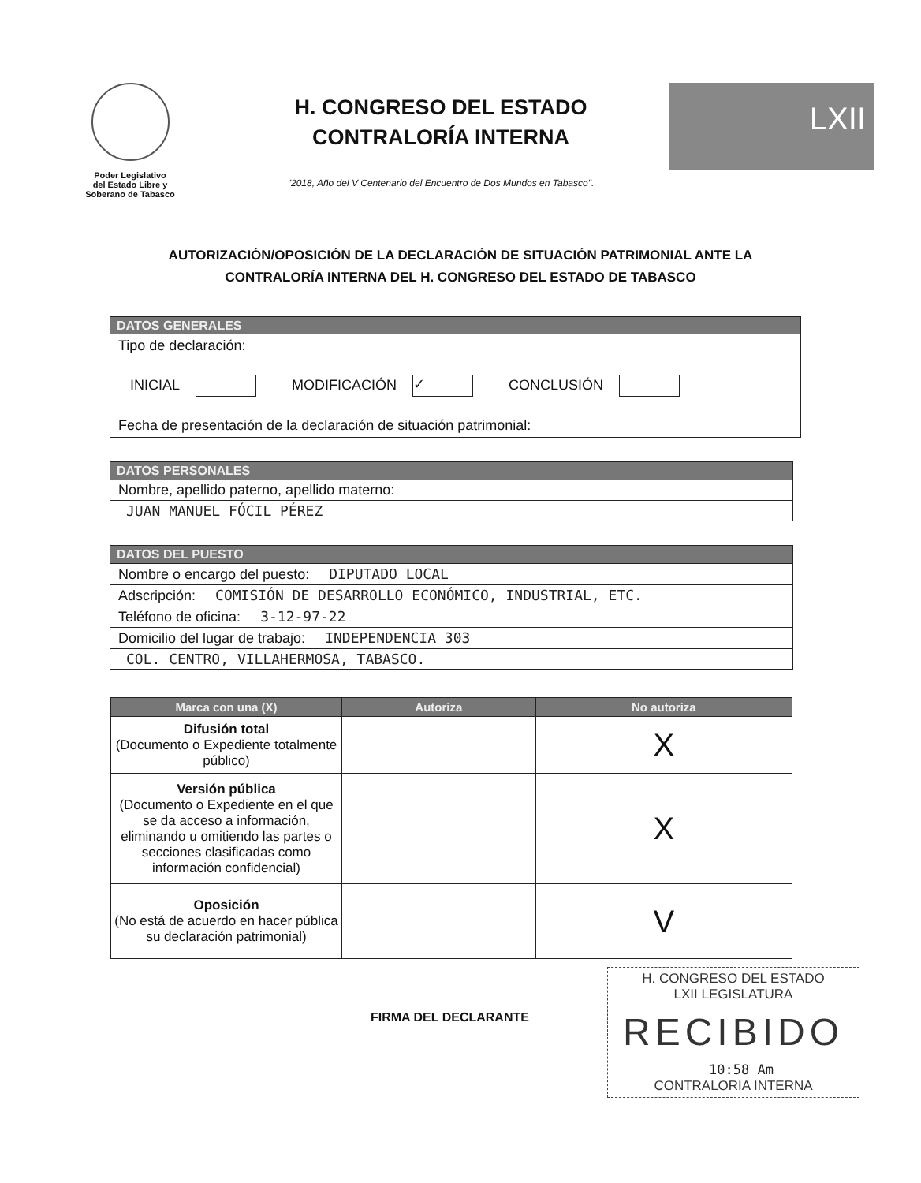Poder Legislativo
del Estado Libre y
Soberano de Tabasco
H. CONGRESO DEL ESTADO
CONTRALORÍA INTERNA
"2018, Año del V Centenario del Encuentro de Dos Mundos en Tabasco".
LXII
AUTORIZACIÓN/OPOSICIÓN DE LA DECLARACIÓN DE SITUACIÓN PATRIMONIAL ANTE LA
CONTRALORÍA INTERNA DEL H. CONGRESO DEL ESTADO DE TABASCO
DATOS GENERALES
Tipo de declaración:
INICIAL MODIFICACIÓN ✓ CONCLUSIÓN
Fecha de presentación de la declaración de situación patrimonial:
DATOS PERSONALES
Nombre, apellido paterno, apellido materno:
JUAN MANUEL FÓCIL PÉREZ
DATOS DEL PUESTO
Nombre o encargo del puesto: DIPUTADO LOCAL
Adscripción: COMISIÓN DE DESARROLLO ECONÓMICO, INDUSTRIAL, ETC.
Teléfono de oficina: 3-12-97-22
Domicilio del lugar de trabajo: INDEPENDENCIA 303
COL. CENTRO, VILLAHERMOSA, TABASCO.
| Marca con una (X) | Autoriza | No autoriza |
| --- | --- | --- |
| Difusión total (Documento o Expediente totalmente público) | | X |
| Versión pública (Documento o Expediente en el que se da acceso a información, eliminando u omitiendo las partes o secciones clasificadas como información confidencial) | | X |
| Oposición (No está de acuerdo en hacer pública su declaración patrimonial) | | V |
FIRMA DEL DECLARANTE
H. CONGRESO DEL ESTADO
LXII LEGISLATURA
RECIBIDO
10:58 Am
CONTRALORIA INTERNA